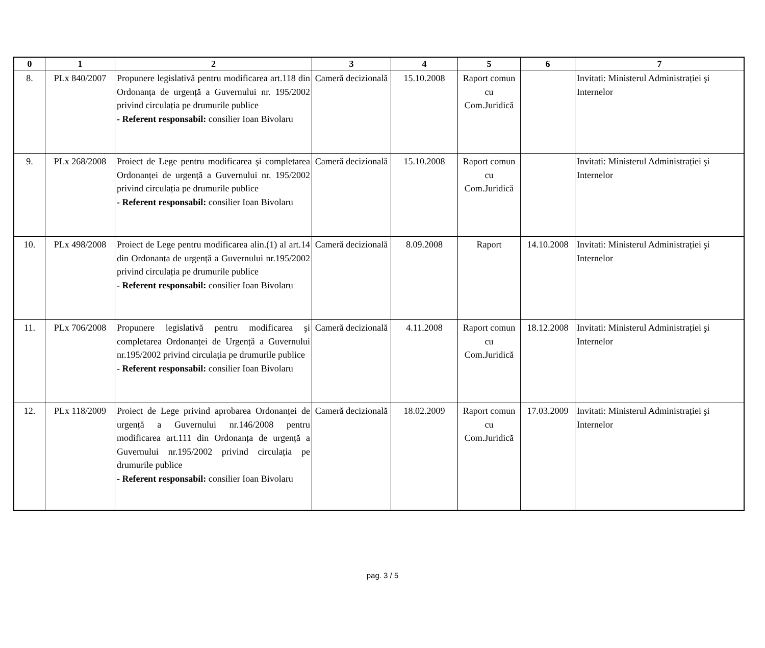| 0 | 1 | 2 | 3 | 4 | 5 | 6 | 7 |
| --- | --- | --- | --- | --- | --- | --- | --- |
| 8. | PLx 840/2007 | Propunere legislativă pentru modificarea art.118 din Ordonanța de urgență a Guvernului nr. 195/2002 privind circulația pe drumurile publice - Referent responsabil: consilier Ioan Bivolaru | Cameră decizională | 15.10.2008 | Raport comun cu Com.Juridică | | Invitati: Ministerul Administrației şi Internelor |
| 9. | PLx 268/2008 | Proiect de Lege pentru modificarea şi completarea Ordonanței de urgență a Guvernului nr. 195/2002 privind circulația pe drumurile publice - Referent responsabil: consilier Ioan Bivolaru | Cameră decizională | 15.10.2008 | Raport comun cu Com.Juridică | | Invitati: Ministerul Administrației şi Internelor |
| 10. | PLx 498/2008 | Proiect de Lege pentru modificarea alin.(1) al art.14 din Ordonanța de urgență a Guvernului nr.195/2002 privind circulația pe drumurile publice - Referent responsabil: consilier Ioan Bivolaru | Cameră decizională | 8.09.2008 | Raport | 14.10.2008 | Invitati: Ministerul Administrației şi Internelor |
| 11. | PLx 706/2008 | Propunere legislativă pentru modificarea şi completarea Ordonanței de Urgență a Guvernului nr.195/2002 privind circulația pe drumurile publice - Referent responsabil: consilier Ioan Bivolaru | Cameră decizională | 4.11.2008 | Raport comun cu Com.Juridică | 18.12.2008 | Invitati: Ministerul Administrației şi Internelor |
| 12. | PLx 118/2009 | Proiect de Lege privind aprobarea Ordonanței de urgență a Guvernului nr.146/2008 pentru modificarea art.111 din Ordonanța de urgență a Guvernului nr.195/2002 privind circulația pe drumurile publice - Referent responsabil: consilier Ioan Bivolaru | Cameră decizională | 18.02.2009 | Raport comun cu Com.Juridică | 17.03.2009 | Invitati: Ministerul Administrației şi Internelor |
pag. 3 / 5